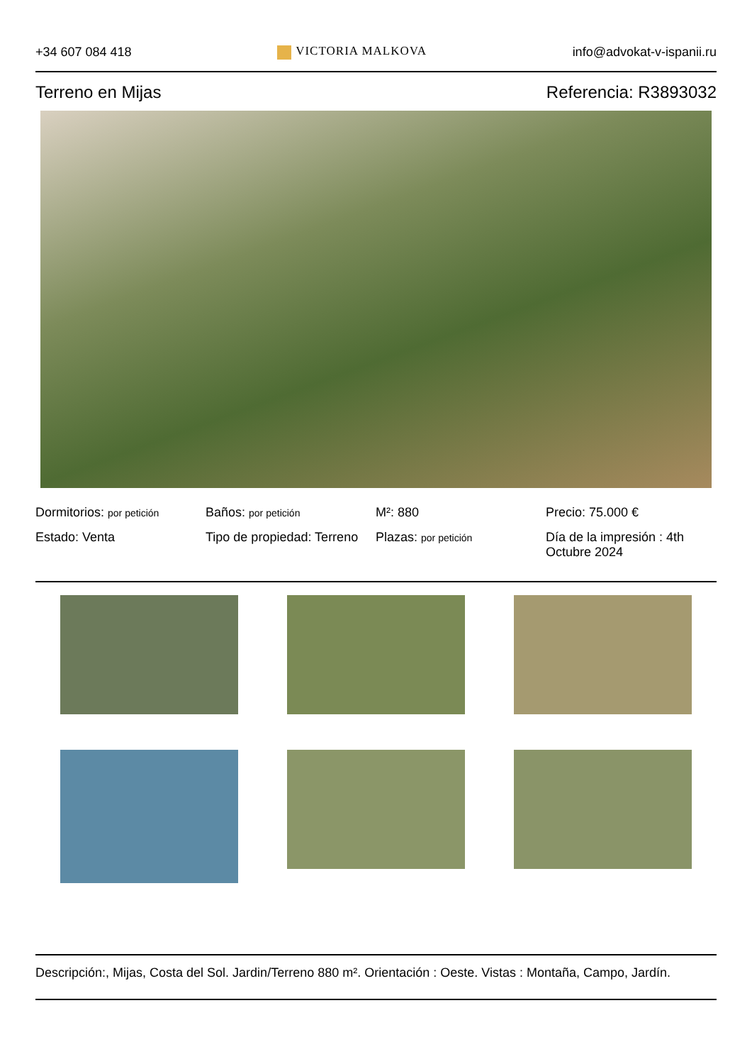+34 607 084 418 VICTORIA MALKOVA info@advokat-v-ispanii.ru
Terreno en Mijas Referencia: R3893032
Dormitorios: por petición
Baños: por petición
M²: 880
Precio: 75.000 €
Estado: Venta
Tipo de propiedad: Terreno
Plazas: por petición
Día de la impresión : 4th Octubre 2024
Descripción:, Mijas, Costa del Sol. Jardin/Terreno 880 m². Orientación : Oeste. Vistas : Montaña, Campo, Jardín.